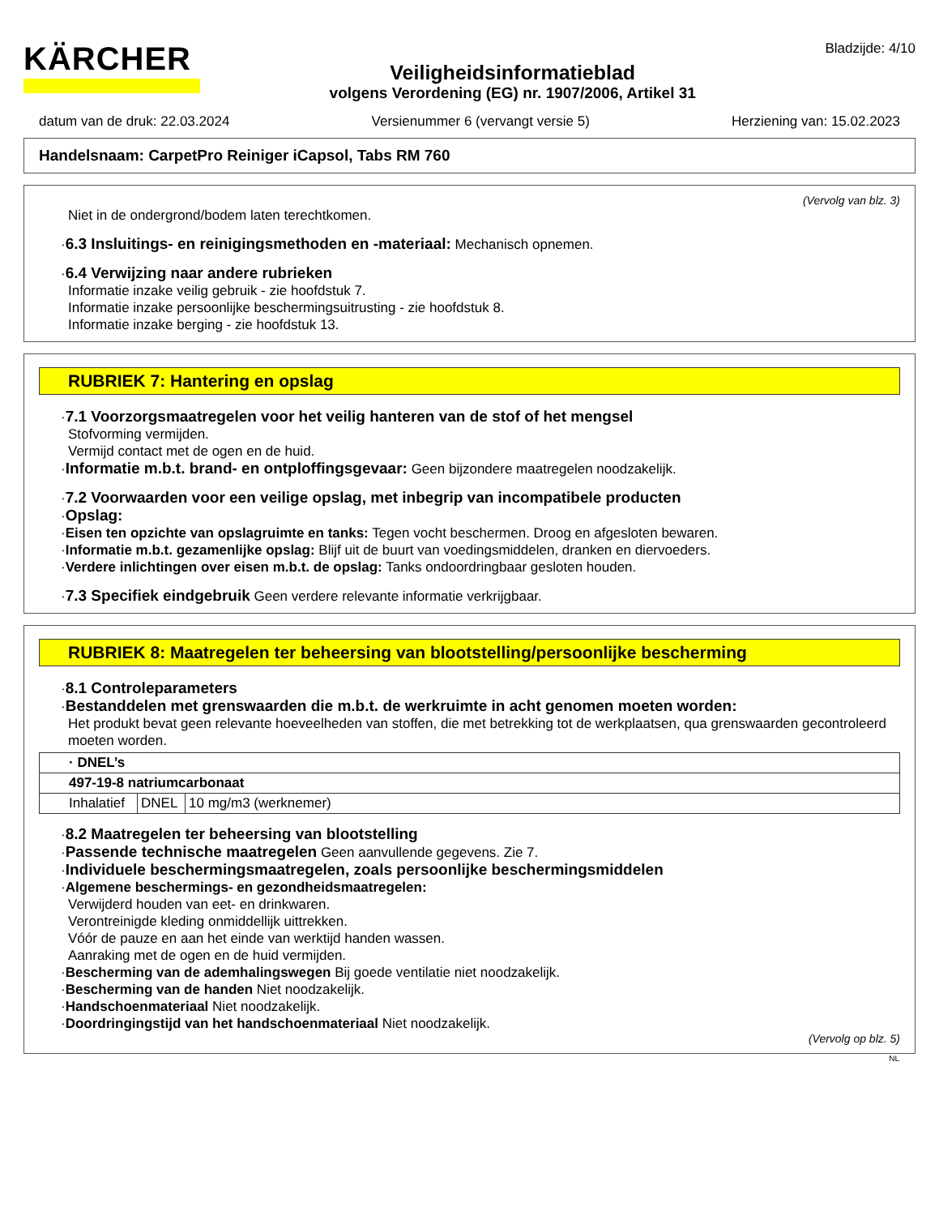KÄRCHER
Veiligheidsinformatieblad
volgens Verordening (EG) nr. 1907/2006, Artikel 31
Bladzijde: 4/10
datum van de druk: 22.03.2024 Versienummer 6 (vervangt versie 5) Herziening van: 15.02.2023
Handelsnaam: CarpetPro Reiniger iCapsol, Tabs RM 760
(Vervolg van blz. 3)
Niet in de ondergrond/bodem laten terechtkomen.
·6.3 Insluitings- en reinigingsmethoden en -materiaal: Mechanisch opnemen.
·6.4 Verwijzing naar andere rubrieken
Informatie inzake veilig gebruik - zie hoofdstuk 7.
Informatie inzake persoonlijke beschermingsuitrusting - zie hoofdstuk 8.
Informatie inzake berging - zie hoofdstuk 13.
RUBRIEK 7: Hantering en opslag
·7.1 Voorzorgsmaatregelen voor het veilig hanteren van de stof of het mengsel
Stofvorming vermijden.
Vermijd contact met de ogen en de huid.
·Informatie m.b.t. brand- en ontploffingsgevaar: Geen bijzondere maatregelen noodzakelijk.
·7.2 Voorwaarden voor een veilige opslag, met inbegrip van incompatibele producten
·Opslag:
·Eisen ten opzichte van opslagruimte en tanks: Tegen vocht beschermen. Droog en afgesloten bewaren.
·Informatie m.b.t. gezamenlijke opslag: Blijf uit de buurt van voedingsmiddelen, dranken en diervoeders.
·Verdere inlichtingen over eisen m.b.t. de opslag: Tanks ondoordringbaar gesloten houden.
·7.3 Specifiek eindgebruik Geen verdere relevante informatie verkrijgbaar.
RUBRIEK 8: Maatregelen ter beheersing van blootstelling/persoonlijke bescherming
·8.1 Controleparameters
·Bestanddelen met grenswaarden die m.b.t. de werkruimte in acht genomen moeten worden:
Het produkt bevat geen relevante hoeveelheden van stoffen, die met betrekking tot de werkplaatsen, qua grenswaarden gecontroleerd moeten worden.
| · DNEL’s | | |
| 497-19-8 natriumcarbonaat | | |
| Inhalatief | DNEL | 10 mg/m3 (werknemer) |
·8.2 Maatregelen ter beheersing van blootstelling
·Passende technische maatregelen Geen aanvullende gegevens. Zie 7.
·Individuele beschermingsmaatregelen, zoals persoonlijke beschermingsmiddelen
·Algemene beschermings- en gezondheidsmaatregelen:
Verwijderd houden van eet- en drinkwaren.
Verontreinigde kleding onmiddellijk uittrekken.
Vóór de pauze en aan het einde van werktijd handen wassen.
Aanraking met de ogen en de huid vermijden.
·Bescherming van de ademhalingswegen Bij goede ventilatie niet noodzakelijk.
·Bescherming van de handen Niet noodzakelijk.
·Handschoenmateriaal Niet noodzakelijk.
·Doordringingstijd van het handschoenmateriaal Niet noodzakelijk.
(Vervolg op blz. 5)
NL